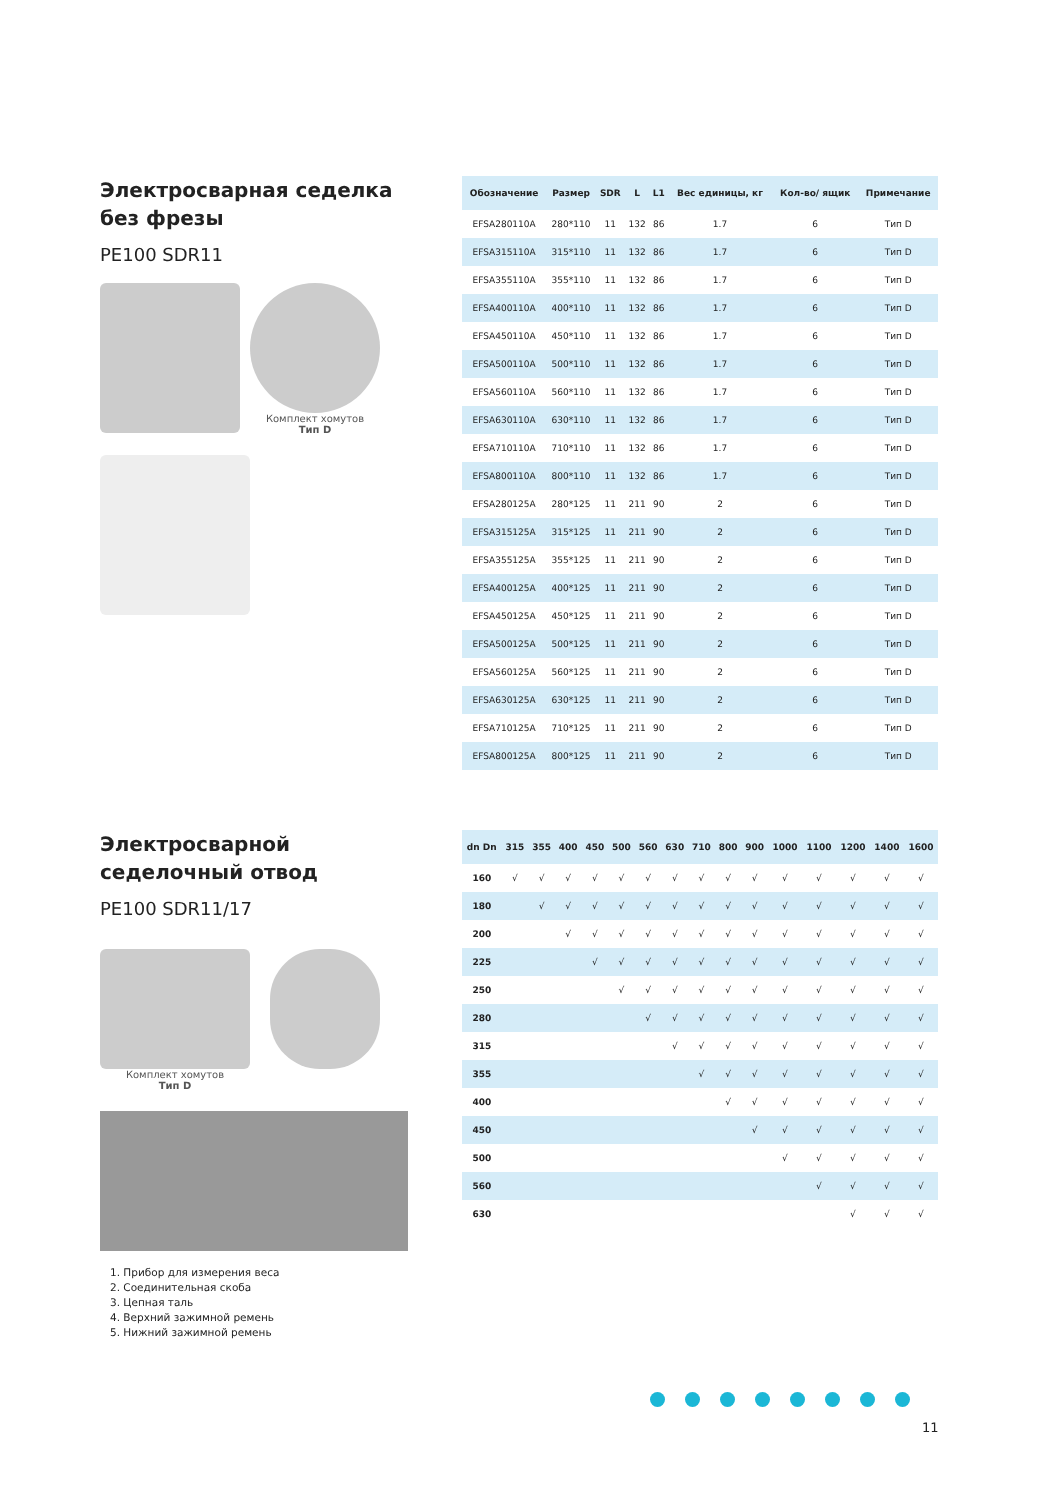Электросварная седелка без фрезы
PE100 SDR11
Комплект хомутов
Тип D
| Обозначение | Размер | SDR | L | L1 | Вес единицы, кг | Кол-во/ ящик | Примечание |
| --- | --- | --- | --- | --- | --- | --- | --- |
| EFSA280110A | 280*110 | 11 | 132 | 86 | 1.7 | 6 | Тип D |
| EFSA315110A | 315*110 | 11 | 132 | 86 | 1.7 | 6 | Тип D |
| EFSA355110A | 355*110 | 11 | 132 | 86 | 1.7 | 6 | Тип D |
| EFSA400110A | 400*110 | 11 | 132 | 86 | 1.7 | 6 | Тип D |
| EFSA450110A | 450*110 | 11 | 132 | 86 | 1.7 | 6 | Тип D |
| EFSA500110A | 500*110 | 11 | 132 | 86 | 1.7 | 6 | Тип D |
| EFSA560110A | 560*110 | 11 | 132 | 86 | 1.7 | 6 | Тип D |
| EFSA630110A | 630*110 | 11 | 132 | 86 | 1.7 | 6 | Тип D |
| EFSA710110A | 710*110 | 11 | 132 | 86 | 1.7 | 6 | Тип D |
| EFSA800110A | 800*110 | 11 | 132 | 86 | 1.7 | 6 | Тип D |
| EFSA280125A | 280*125 | 11 | 211 | 90 | 2 | 6 | Тип D |
| EFSA315125A | 315*125 | 11 | 211 | 90 | 2 | 6 | Тип D |
| EFSA355125A | 355*125 | 11 | 211 | 90 | 2 | 6 | Тип D |
| EFSA400125A | 400*125 | 11 | 211 | 90 | 2 | 6 | Тип D |
| EFSA450125A | 450*125 | 11 | 211 | 90 | 2 | 6 | Тип D |
| EFSA500125A | 500*125 | 11 | 211 | 90 | 2 | 6 | Тип D |
| EFSA560125A | 560*125 | 11 | 211 | 90 | 2 | 6 | Тип D |
| EFSA630125A | 630*125 | 11 | 211 | 90 | 2 | 6 | Тип D |
| EFSA710125A | 710*125 | 11 | 211 | 90 | 2 | 6 | Тип D |
| EFSA800125A | 800*125 | 11 | 211 | 90 | 2 | 6 | Тип D |
Электросварной седелочный отвод
PE100 SDR11/17
Комплект хомутов
Тип D
1. Прибор для измерения веса
2. Соединительная скоба
3. Цепная таль
4. Верхний зажимной ремень
5. Нижний зажимной ремень
| dn Dn | 315 | 355 | 400 | 450 | 500 | 560 | 630 | 710 | 800 | 900 | 1000 | 1100 | 1200 | 1400 | 1600 |
| --- | --- | --- | --- | --- | --- | --- | --- | --- | --- | --- | --- | --- | --- | --- | --- |
| 160 | √ | √ | √ | √ | √ | √ | √ | √ | √ | √ | √ | √ | √ | √ | √ |
| 180 | | √ | √ | √ | √ | √ | √ | √ | √ | √ | √ | √ | √ | √ | √ |
| 200 | | | √ | √ | √ | √ | √ | √ | √ | √ | √ | √ | √ | √ | √ |
| 225 | | | | √ | √ | √ | √ | √ | √ | √ | √ | √ | √ | √ | √ |
| 250 | | | | | √ | √ | √ | √ | √ | √ | √ | √ | √ | √ | √ |
| 280 | | | | | | √ | √ | √ | √ | √ | √ | √ | √ | √ | √ |
| 315 | | | | | | | √ | √ | √ | √ | √ | √ | √ | √ | √ |
| 355 | | | | | | | | √ | √ | √ | √ | √ | √ | √ | √ |
| 400 | | | | | | | | | √ | √ | √ | √ | √ | √ | √ |
| 450 | | | | | | | | | | √ | √ | √ | √ | √ | √ |
| 500 | | | | | | | | | | | √ | √ | √ | √ | √ |
| 560 | | | | | | | | | | | | √ | √ | √ | √ |
| 630 | | | | | | | | | | | | | √ | √ | √ |
11